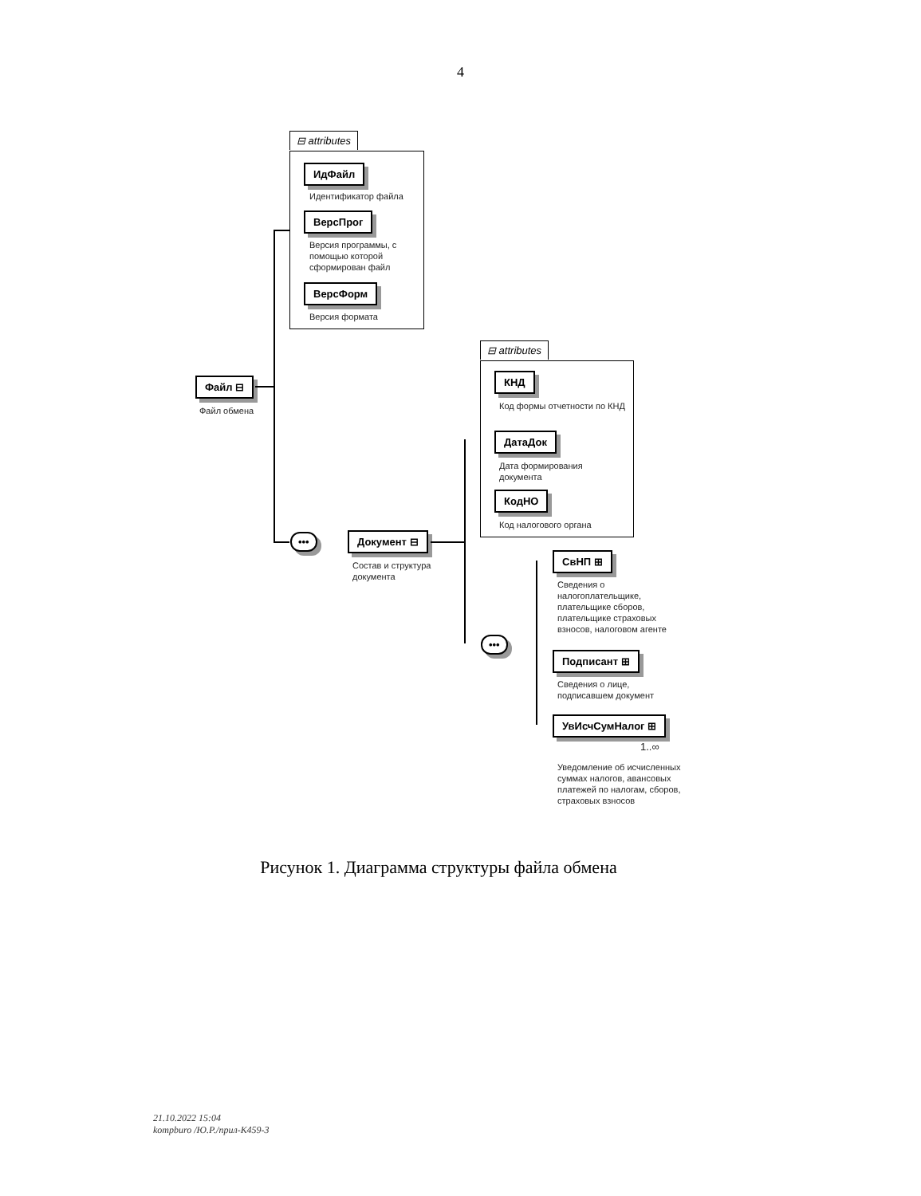4
⊟ attributes
ИдФайл
Идентификатор файла
ВерсПрог
Версия программы, с помощью которой сформирован файл
ВерсФорм
Версия формата
Файл ⊟
Файл обмена
••• Документ ⊟
Состав и структура документа
⊟ attributes
КНД
Код формы отчетности по КНД
ДатаДок
Дата формирования документа
КодНО
Код налогового органа
•••
СвНП ⊞
Сведения о налогоплательщике, плательщике сборов, плательщике страховых взносов, налоговом агенте
Подписант ⊞
Сведения о лице, подписавшем документ
УвИсчСумНалог ⊞
1..∞
Уведомление об исчисленных суммах налогов, авансовых платежей по налогам, сборов, страховых взносов
Рисунок 1. Диаграмма структуры файла обмена
21.10.2022 15:04
kompburo /Ю.Р./прил-К459-3